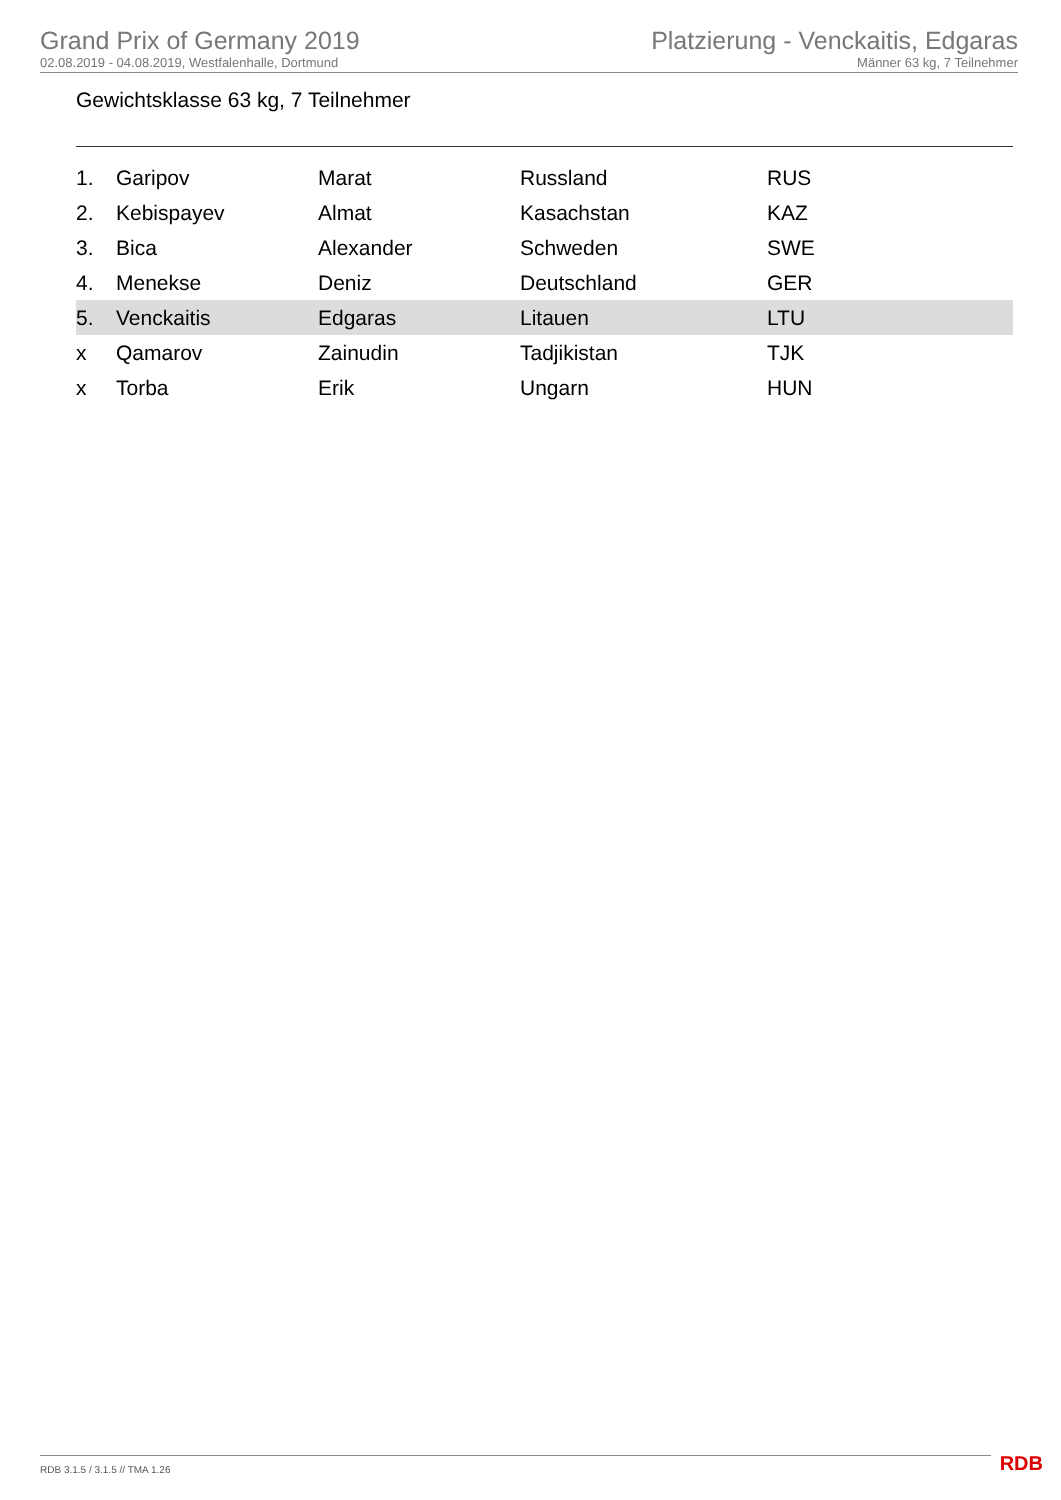Grand Prix of Germany 2019
02.08.2019 - 04.08.2019, Westfalenhalle, Dortmund
Platzierung - Venckaitis, Edgaras
Männer 63 kg, 7 Teilnehmer
Gewichtsklasse 63 kg, 7 Teilnehmer
| 1. | Garipov | Marat | Russland | RUS |
| 2. | Kebispayev | Almat | Kasachstan | KAZ |
| 3. | Bica | Alexander | Schweden | SWE |
| 4. | Menekse | Deniz | Deutschland | GER |
| 5. | Venckaitis | Edgaras | Litauen | LTU |
| x | Qamarov | Zainudin | Tadjikistan | TJK |
| x | Torba | Erik | Ungarn | HUN |
RDB 3.1.5 / 3.1.5 // TMA 1.26 RDB